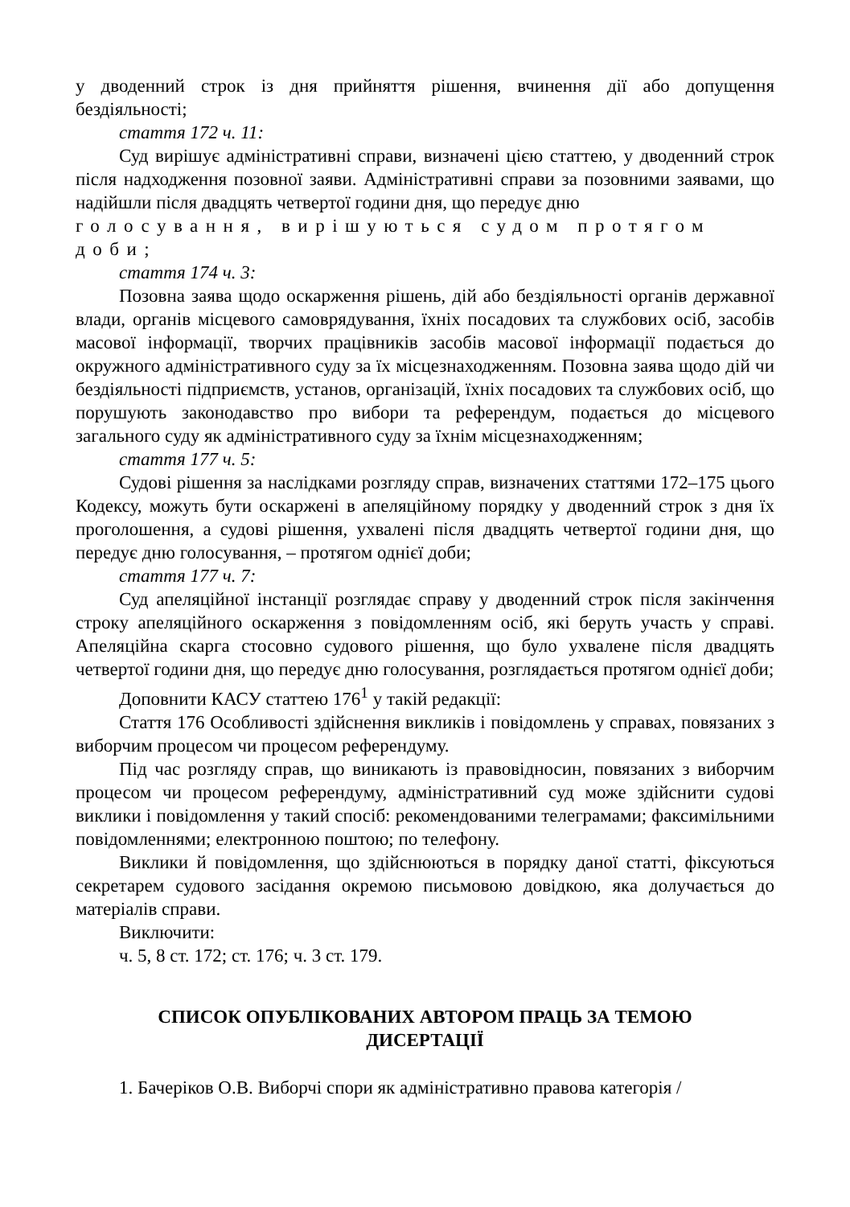у дводенний строк із дня прийняття рішення, вчинення дії або допущення бездіяльності;
стаття 172 ч. 11:
Суд вирішує адміністративні справи, визначені цією статтею, у дводенний строк після надходження позовної заяви. Адміністративні справи за позовними заявами, що надійшли після двадцять четвертої години дня, що передує дню
голосування, вирішуються судом протягом доби;
стаття 174 ч. 3:
Позовна заява щодо оскарження рішень, дій або бездіяльності органів державної влади, органів місцевого самоврядування, їхніх посадових та службових осіб, засобів масової інформації, творчих працівників засобів масової інформації подається до окружного адміністративного суду за їх місцезнаходженням. Позовна заява щодо дій чи бездіяльності підприємств, установ, організацій, їхніх посадових та службових осіб, що порушують законодавство про вибори та референдум, подається до місцевого загального суду як адміністративного суду за їхнім місцезнаходженням;
стаття 177 ч. 5:
Судові рішення за наслідками розгляду справ, визначених статтями 172–175 цього Кодексу, можуть бути оскаржені в апеляційному порядку у дводенний строк з дня їх проголошення, а судові рішення, ухвалені після двадцять четвертої години дня, що передує дню голосування, – протягом однієї доби;
стаття 177 ч. 7:
Суд апеляційної інстанції розглядає справу у дводенний строк після закінчення строку апеляційного оскарження з повідомленням осіб, які беруть участь у справі. Апеляційна скарга стосовно судового рішення, що було ухвалене після двадцять четвертої години дня, що передує дню голосування, розглядається протягом однієї доби;
Доповнити КАСУ статтею 176<sup>1</sup> у такій редакції:
Стаття 176 Особливості здійснення викликів і повідомлень у справах, повязаних з виборчим процесом чи процесом референдуму.
Під час розгляду справ, що виникають із правовідносин, повязаних з виборчим процесом чи процесом референдуму, адміністративний суд може здійснити судові виклики і повідомлення у такий спосіб: рекомендованими телеграмами; факсимільними повідомленнями; електронною поштою; по телефону.
Виклики й повідомлення, що здійснюються в порядку даної статті, фіксуються секретарем судового засідання окремою письмовою довідкою, яка долучається до матеріалів справи.
Виключити:
ч. 5, 8 ст. 172; ст. 176; ч. 3 ст. 179.
СПИСОК ОПУБЛІКОВАНИХ АВТОРОМ ПРАЦЬ ЗА ТЕМОЮ
ДИСЕРТАЦІЇ
1. Бачеріков О.В. Виборчі спори як адміністративно правова категорія /